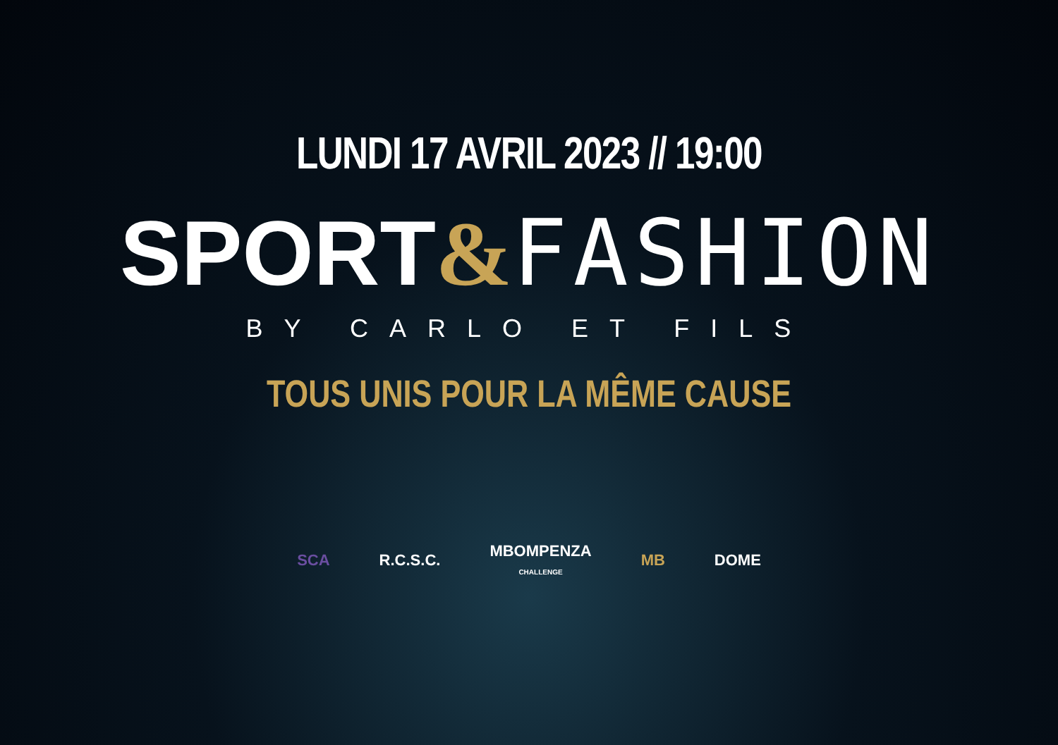LUNDI 17 AVRIL 2023 // 19:00
SPORT&FASHION
BY CARLO ET FILS
TOUS UNIS POUR LA MÊME CAUSE
SCA R.C.S.C.
MBOMPENZA
CHALLENGE
MB DOME